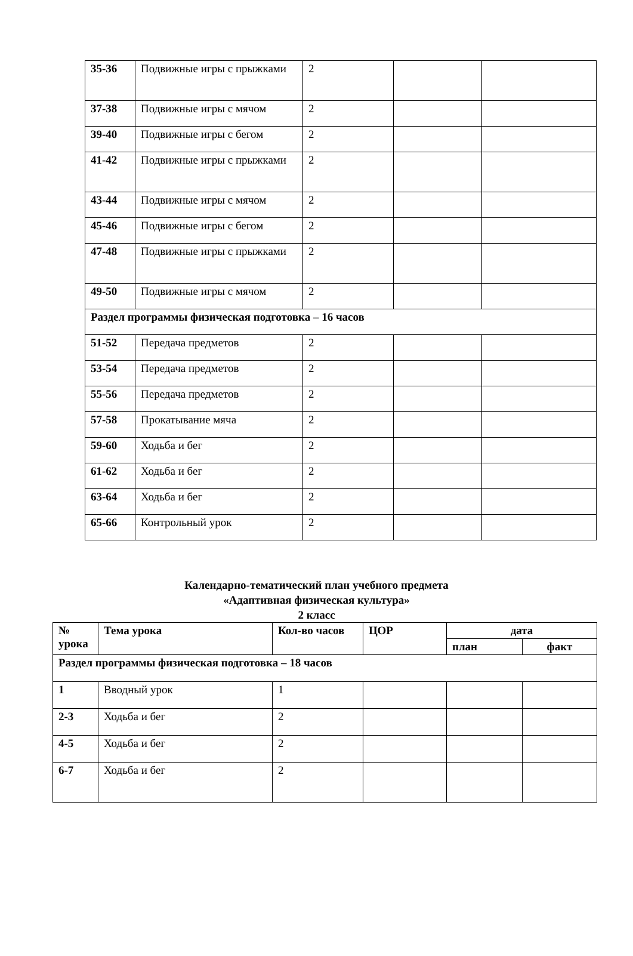| 35-36 | Подвижные игры с прыжками | 2 | | |
| 37-38 | Подвижные игры с мячом | 2 | | |
| 39-40 | Подвижные игры с бегом | 2 | | |
| 41-42 | Подвижные игры с прыжками | 2 | | |
| 43-44 | Подвижные игры с мячом | 2 | | |
| 45-46 | Подвижные игры с бегом | 2 | | |
| 47-48 | Подвижные игры с прыжками | 2 | | |
| 49-50 | Подвижные игры с мячом | 2 | | |
| Раздел программы физическая подготовка – 16 часов | | | | |
| 51-52 | Передача предметов | 2 | | |
| 53-54 | Передача предметов | 2 | | |
| 55-56 | Передача предметов | 2 | | |
| 57-58 | Прокатывание мяча | 2 | | |
| 59-60 | Ходьба и бег | 2 | | |
| 61-62 | Ходьба и бег | 2 | | |
| 63-64 | Ходьба и бег | 2 | | |
| 65-66 | Контрольный урок | 2 | | |
Календарно-тематический план учебного предмета
«Адаптивная физическая культура»
2 класс
| № урока | Тема урока | Кол-во часов | ЦОР | дата | |
| --- | --- | --- | --- | --- | --- |
| | | | | план | факт |
| Раздел программы физическая подготовка – 18 часов | | | | | |
| 1 | Вводный урок | 1 | | | |
| 2-3 | Ходьба и бег | 2 | | | |
| 4-5 | Ходьба и бег | 2 | | | |
| 6-7 | Ходьба и бег | 2 | | | |